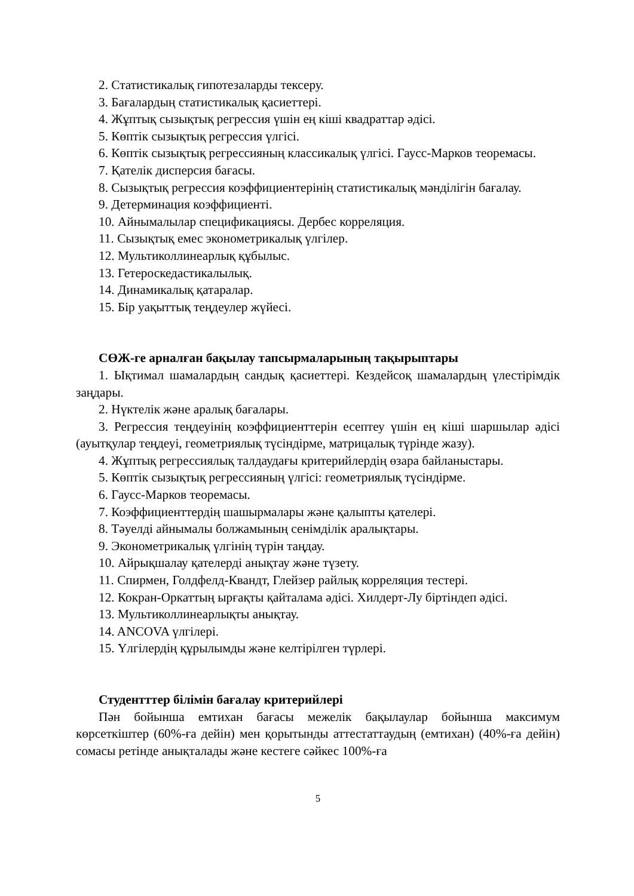2. Статистикалық гипотезаларды тексеру.
3. Бағалардың статистикалық қасиеттері.
4. Жұптық сызықтық регрессия үшін ең кіші квадраттар әдісі.
5. Көптік сызықтық регрессия үлгісі.
6. Көптік сызықтық регрессияның классикалық үлгісі. Гаусс-Марков теоремасы.
7. Қателік дисперсия бағасы.
8. Сызықтық регрессия коэффициентерінің статистикалық мәнділігін бағалау.
9. Детерминация коэффициенті.
10. Айнымалылар спецификациясы. Дербес корреляция.
11. Сызықтық емес эконометрикалық үлгілер.
12. Мультиколлинеарлық құбылыс.
13. Гетероскедастикалылық.
14. Динамикалық қатаралар.
15. Бір уақыттық теңдеулер жүйесі.
СӨЖ-ге арналған бақылау тапсырмаларының тақырыптары
1. Ықтимал шамалардың сандық қасиеттері. Кездейсоқ шамалардың үлестірімдік заңдары.
2. Нүктелік және аралық бағалары.
3. Регрессия теңдеуінің коэффициенттерін есептеу үшін ең кіші шаршылар әдісі (ауытқулар теңдеуі, геометриялық түсіндірме, матрицалық түрінде жазу).
4. Жұптық регрессиялық талдаудағы критерийлердің өзара байланыстары.
5. Көптік сызықтық регрессияның үлгісі: геометриялық түсіндірме.
6. Гаусс-Марков теоремасы.
7. Коэффициенттердің шашырмалары және қалыпты қателері.
8. Тәуелді айнымалы болжамының сенімділік аралықтары.
9. Эконометрикалық үлгінің түрін таңдау.
10. Айрықшалау қателерді анықтау және түзету.
11. Спирмен, Голдфелд-Квандт, Глейзер райлық корреляция тестері.
12. Кокран-Оркаттың ырғақты қайталама әдісі. Хилдерт-Лу біртіндеп әдісі.
13. Мультиколлинеарлықты анықтау.
14. ANCOVA үлгілері.
15. Үлгілердің құрылымды және келтірілген түрлері.
Студентттер білімін бағалау критерийлері
Пән бойынша емтихан бағасы межелік бақылаулар бойынша максимум көрсеткіштер (60%-ға дейін) мен қорытынды аттестаттаудың (емтихан) (40%-ға дейін) сомасы ретінде анықталады және кестеге сәйкес 100%-ға
5